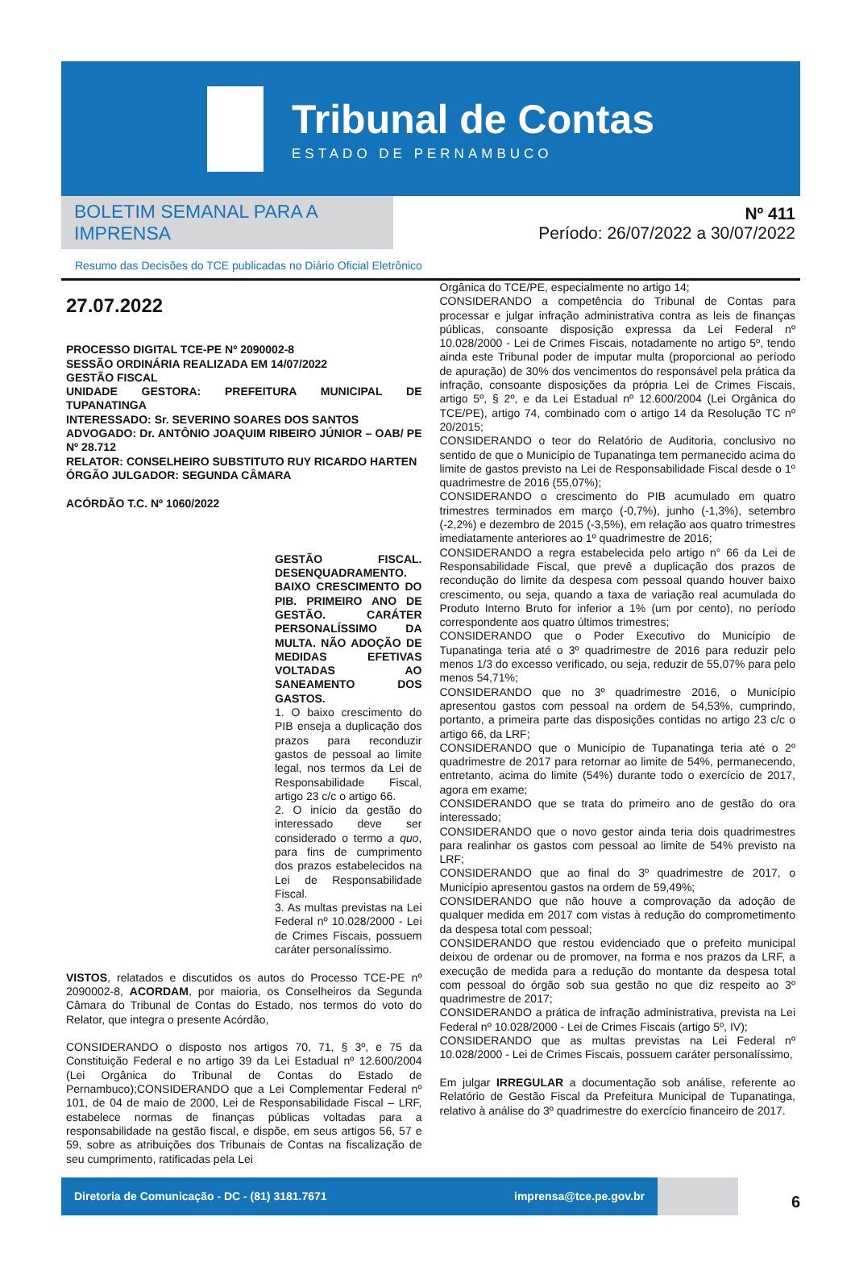Tribunal de Contas
ESTADO DE PERNAMBUCO
BOLETIM SEMANAL PARA A IMPRENSA
Resumo das Decisões do TCE publicadas no Diário Oficial Eletrônico
Nº 411
Período: 26/07/2022 a 30/07/2022
27.07.2022
PROCESSO DIGITAL TCE-PE Nº 2090002-8
SESSÃO ORDINÁRIA REALIZADA EM 14/07/2022
GESTÃO FISCAL
UNIDADE GESTORA: PREFEITURA MUNICIPAL DE TUPANATINGA
INTERESSADO: Sr. SEVERINO SOARES DOS SANTOS
ADVOGADO: Dr. ANTÔNIO JOAQUIM RIBEIRO JÚNIOR – OAB/ PE Nº 28.712
RELATOR: CONSELHEIRO SUBSTITUTO RUY RICARDO HARTEN
ÓRGÃO JULGADOR: SEGUNDA CÂMARA
ACÓRDÃO T.C. Nº 1060/2022
GESTÃO FISCAL. DESENQUADRAMENTO. BAIXO CRESCIMENTO DO PIB. PRIMEIRO ANO DE GESTÃO. CARÁTER PERSONALÍSSIMO DA MULTA. NÃO ADOÇÃO DE MEDIDAS EFETIVAS VOLTADAS AO SANEAMENTO DOS GASTOS.
1. O baixo crescimento do PIB enseja a duplicação dos prazos para reconduzir gastos de pessoal ao limite legal, nos termos da Lei de Responsabilidade Fiscal, artigo 23 c/c o artigo 66.
2. O início da gestão do interessado deve ser considerado o termo a quo, para fins de cumprimento dos prazos estabelecidos na Lei de Responsabilidade Fiscal.
3. As multas previstas na Lei Federal nº 10.028/2000 - Lei de Crimes Fiscais, possuem caráter personalíssimo.
VISTOS, relatados e discutidos os autos do Processo TCE-PE nº 2090002-8, ACORDAM, por maioria, os Conselheiros da Segunda Câmara do Tribunal de Contas do Estado, nos termos do voto do Relator, que integra o presente Acórdão,
CONSIDERANDO o disposto nos artigos 70, 71, § 3º, e 75 da Constituição Federal e no artigo 39 da Lei Estadual nº 12.600/2004 (Lei Orgânica do Tribunal de Contas do Estado de Pernambuco);CONSIDERANDO que a Lei Complementar Federal nº 101, de 04 de maio de 2000, Lei de Responsabilidade Fiscal – LRF, estabelece normas de finanças públicas voltadas para a responsabilidade na gestão fiscal, e dispõe, em seus artigos 56, 57 e 59, sobre as atribuições dos Tribunais de Contas na fiscalização de seu cumprimento, ratificadas pela Lei
Orgânica do TCE/PE, especialmente no artigo 14;
CONSIDERANDO a competência do Tribunal de Contas para processar e julgar infração administrativa contra as leis de finanças públicas, consoante disposição expressa da Lei Federal nº 10.028/2000 - Lei de Crimes Fiscais, notadamente no artigo 5º, tendo ainda este Tribunal poder de imputar multa (proporcional ao período de apuração) de 30% dos vencimentos do responsável pela prática da infração, consoante disposições da própria Lei de Crimes Fiscais, artigo 5º, § 2º, e da Lei Estadual nº 12.600/2004 (Lei Orgânica do TCE/PE), artigo 74, combinado com o artigo 14 da Resolução TC nº 20/2015;
CONSIDERANDO o teor do Relatório de Auditoria, conclusivo no sentido de que o Município de Tupanatinga tem permanecido acima do limite de gastos previsto na Lei de Responsabilidade Fiscal desde o 1º quadrimestre de 2016 (55,07%);
CONSIDERANDO o crescimento do PIB acumulado em quatro trimestres terminados em março (-0,7%), junho (-1,3%), setembro (-2,2%) e dezembro de 2015 (-3,5%), em relação aos quatro trimestres imediatamente anteriores ao 1º quadrimestre de 2016;
CONSIDERANDO a regra estabelecida pelo artigo n° 66 da Lei de Responsabilidade Fiscal, que prevê a duplicação dos prazos de recondução do limite da despesa com pessoal quando houver baixo crescimento, ou seja, quando a taxa de variação real acumulada do Produto Interno Bruto for inferior a 1% (um por cento), no período correspondente aos quatro últimos trimestres;
CONSIDERANDO que o Poder Executivo do Município de Tupanatinga teria até o 3º quadrimestre de 2016 para reduzir pelo menos 1/3 do excesso verificado, ou seja, reduzir de 55,07% para pelo menos 54,71%;
CONSIDERANDO que no 3º quadrimestre 2016, o Município apresentou gastos com pessoal na ordem de 54,53%, cumprindo, portanto, a primeira parte das disposições contidas no artigo 23 c/c o artigo 66, da LRF;
CONSIDERANDO que o Município de Tupanatinga teria até o 2º quadrimestre de 2017 para retornar ao limite de 54%, permanecendo, entretanto, acima do limite (54%) durante todo o exercício de 2017, agora em exame;
CONSIDERANDO que se trata do primeiro ano de gestão do ora interessado;
CONSIDERANDO que o novo gestor ainda teria dois quadrimestres para realinhar os gastos com pessoal ao limite de 54% previsto na LRF;
CONSIDERANDO que ao final do 3º quadrimestre de 2017, o Município apresentou gastos na ordem de 59,49%;
CONSIDERANDO que não houve a comprovação da adoção de qualquer medida em 2017 com vistas à redução do comprometimento da despesa total com pessoal;
CONSIDERANDO que restou evidenciado que o prefeito municipal deixou de ordenar ou de promover, na forma e nos prazos da LRF, a execução de medida para a redução do montante da despesa total com pessoal do órgão sob sua gestão no que diz respeito ao 3º quadrimestre de 2017;
CONSIDERANDO a prática de infração administrativa, prevista na Lei Federal nº 10.028/2000 - Lei de Crimes Fiscais (artigo 5º, IV);
CONSIDERANDO que as multas previstas na Lei Federal nº 10.028/2000 - Lei de Crimes Fiscais, possuem caráter personalíssimo,
Em julgar IRREGULAR a documentação sob análise, referente ao Relatório de Gestão Fiscal da Prefeitura Municipal de Tupanatinga, relativo à análise do 3º quadrimestre do exercício financeiro de 2017.
Diretoria de Comunicação - DC - (81) 3181.7671 imprensa@tce.pe.gov.br
6